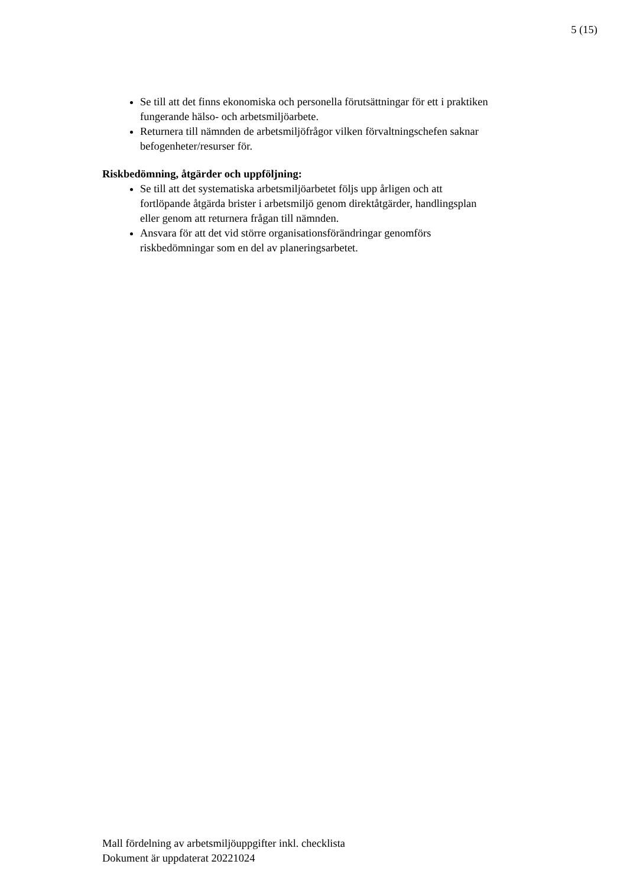5 (15)
Se till att det finns ekonomiska och personella förutsättningar för ett i praktiken fungerande hälso- och arbetsmiljöarbete.
Returnera till nämnden de arbetsmiljöfrågor vilken förvaltningschefen saknar befogenheter/resurser för.
Riskbedömning, åtgärder och uppföljning:
Se till att det systematiska arbetsmiljöarbetet följs upp årligen och att fortlöpande åtgärda brister i arbetsmiljö genom direktåtgärder, handlingsplan eller genom att returnera frågan till nämnden.
Ansvara för att det vid större organisationsförändringar genomförs riskbedömningar som en del av planeringsarbetet.
Mall fördelning av arbetsmiljöuppgifter inkl. checklista
Dokument är uppdaterat 20221024